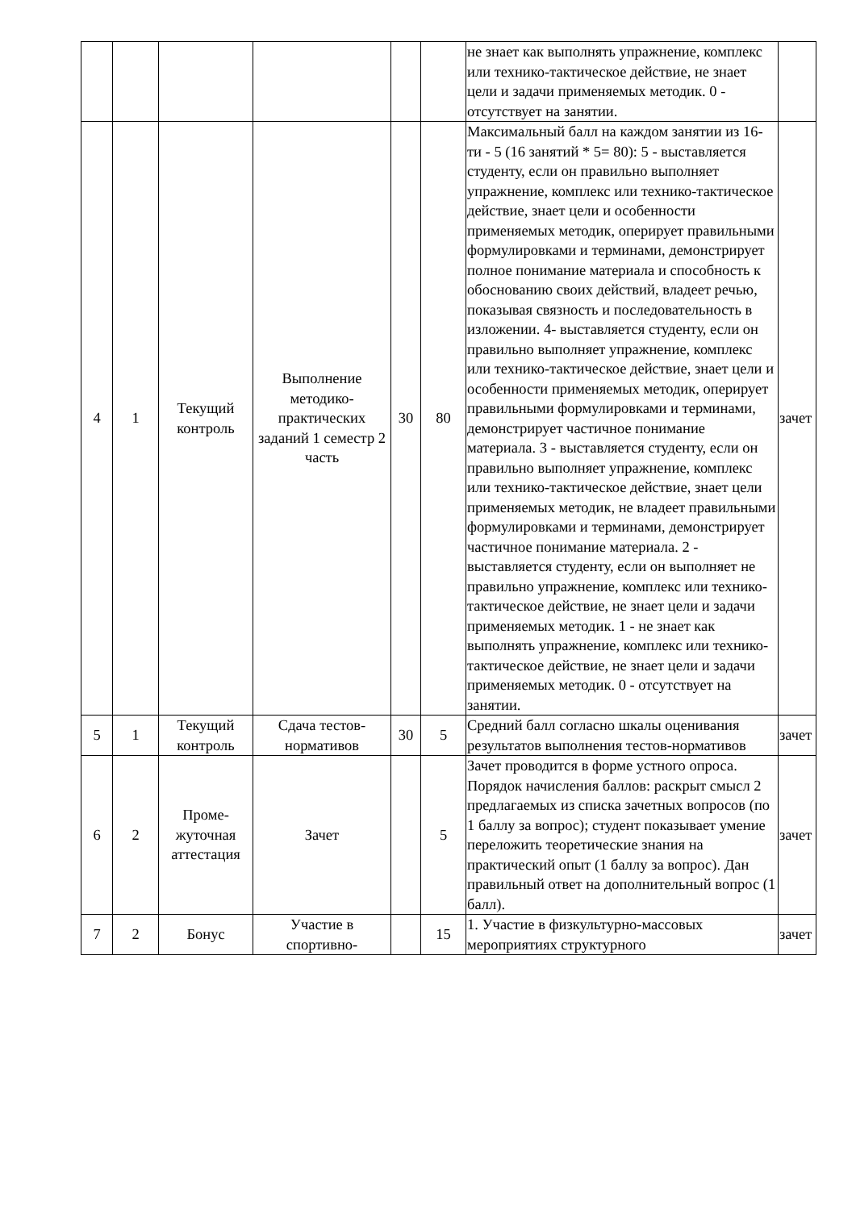| | | | | | | не знает как выполнять упражнение, комплекс или технико-тактическое действие, не знает цели и задачи применяемых методик. 0 - отсутствует на занятии. | |
| 4 | 1 | Текущий контроль | Выполнение методико-практических заданий 1 семестр 2 часть | 30 | 80 | Максимальный балл на каждом занятии из 16-ти - 5 (16 занятий * 5= 80): 5 - выставляется студенту, если он правильно выполняет упражнение, комплекс или технико-тактическое действие, знает цели и особенности применяемых методик, оперирует правильными формулировками и терминами, демонстрирует полное понимание материала и способность к обоснованию своих действий, владеет речью, показывая связность и последовательность в изложении. 4- выставляется студенту, если он правильно выполняет упражнение, комплекс или технико-тактическое действие, знает цели и особенности применяемых методик, оперирует правильными формулировками и терминами, демонстрирует частичное понимание материала. 3 - выставляется студенту, если он правильно выполняет упражнение, комплекс или технико-тактическое действие, знает цели применяемых методик, не владеет правильными формулировками и терминами, демонстрирует частичное понимание материала. 2 - выставляется студенту, если он выполняет не правильно упражнение, комплекс или технико-тактическое действие, не знает цели и задачи применяемых методик. 1 - не знает как выполнять упражнение, комплекс или технико-тактическое действие, не знает цели и задачи применяемых методик. 0 - отсутствует на занятии. | зачет |
| 5 | 1 | Текущий контроль | Сдача тестов-нормативов | 30 | 5 | Средний балл согласно шкалы оценивания результатов выполнения тестов-нормативов | зачет |
| 6 | 2 | Проме-жуточная аттестация | Зачет | | 5 | Зачет проводится в форме устного опроса. Порядок начисления баллов: раскрыт смысл 2 предлагаемых из списка зачетных вопросов (по 1 баллу за вопрос); студент показывает умение переложить теоретические знания на практический опыт (1 баллу за вопрос). Дан правильный ответ на дополнительный вопрос (1 балл). | зачет |
| 7 | 2 | Бонус | Участие в спортивно- | | 15 | 1. Участие в физкультурно-массовых мероприятиях структурного | зачет |